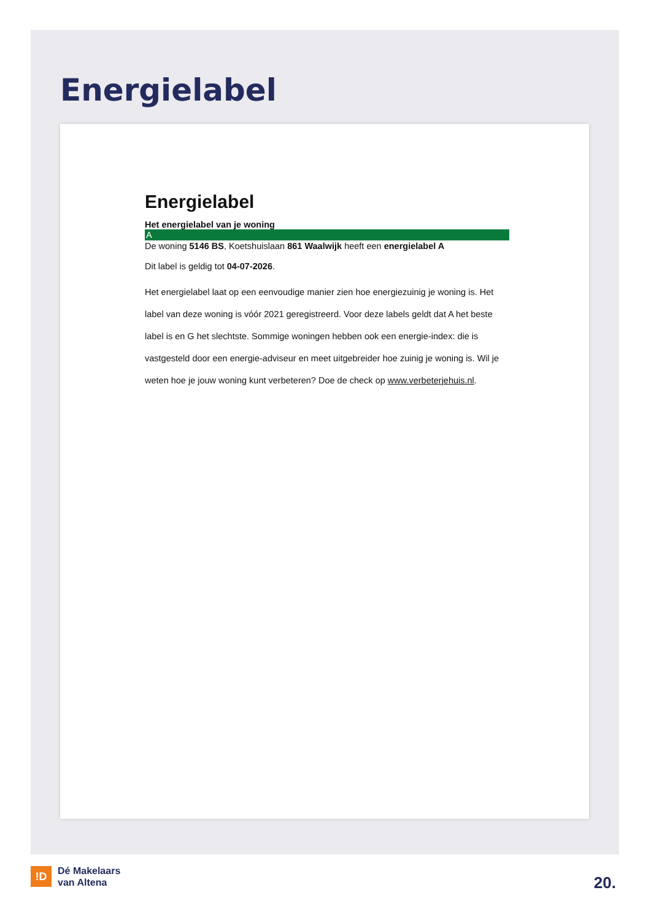Energielabel
Energielabel
Het energielabel van je woning
A
De woning 5146 BS, Koetshuislaan 861 Waalwijk heeft een energielabel A
Dit label is geldig tot 04-07-2026.
Het energielabel laat op een eenvoudige manier zien hoe energiezuinig je woning is. Het label van deze woning is vóór 2021 geregistreerd. Voor deze labels geldt dat A het beste label is en G het slechtste. Sommige woningen hebben ook een energie-index: die is vastgesteld door een energie-adviseur en meet uitgebreider hoe zuinig je woning is. Wil je weten hoe je jouw woning kunt verbeteren? Doe de check op www.verbeterjehuis.nl.
!D
Dé Makelaars
van Altena
20.